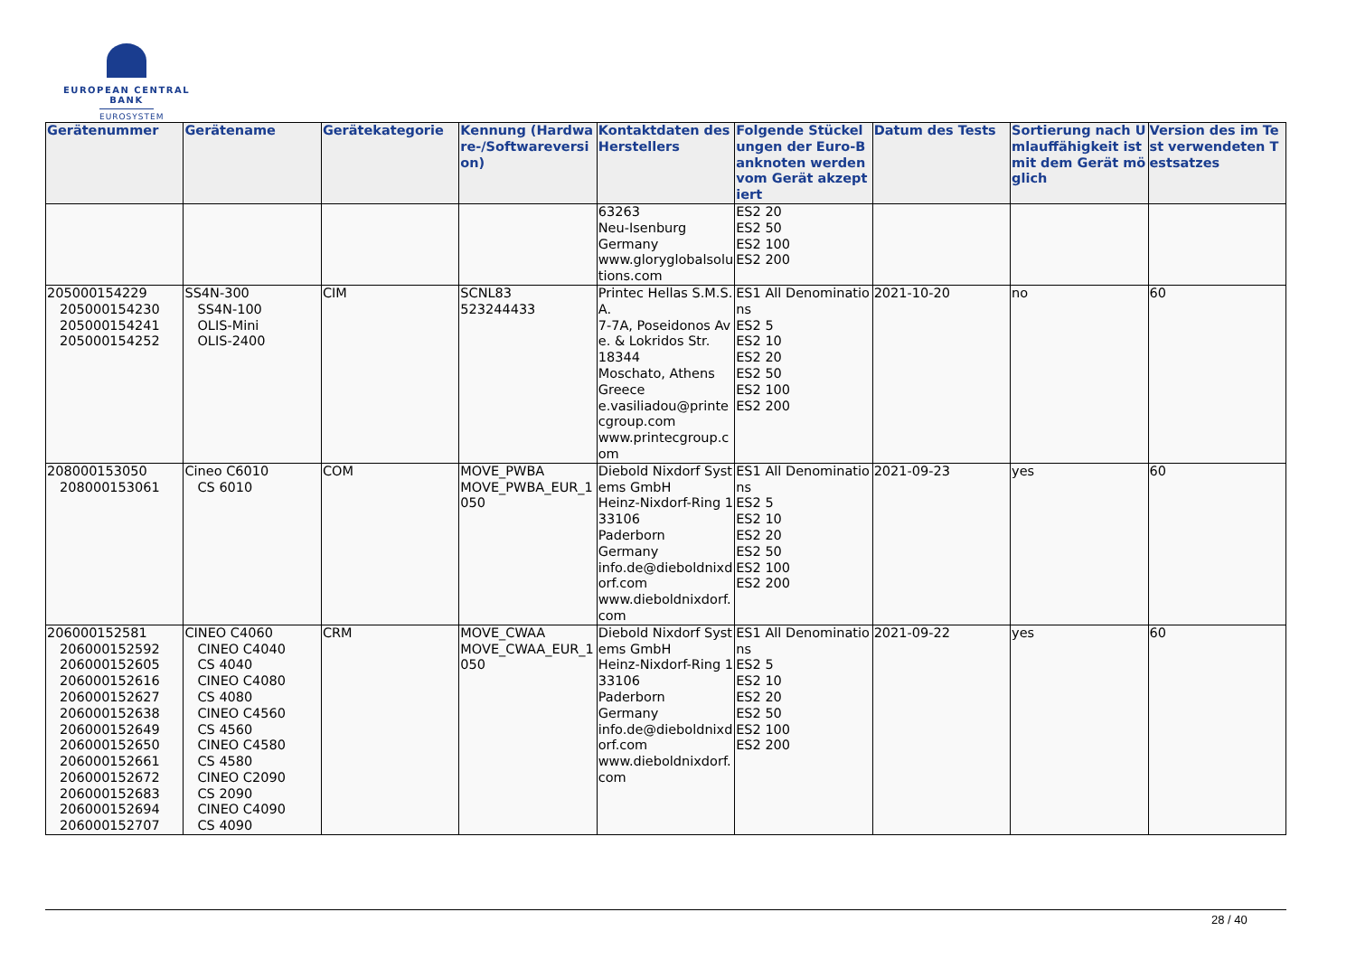EUROPEAN CENTRAL BANK
EUROSYSTEM
| Gerätenummer | Gerätename | Gerätekategorie | Kennung (Hardware-/Softwareversion) | Kontaktdaten des Herstellers | Folgende Stückelungen der Euro-Banknoten werden vom Gerät akzeptiert | Datum des Tests | Sortierung nach Umlauffähigkeit ist mit dem Gerät möglich | Version des im Test verwendeten Testsatzes |
| --- | --- | --- | --- | --- | --- | --- | --- | --- |
| | | | | 63263 Neu-Isenburg Germany www.gloryglobalsolutions.com | ES2 20 ES2 50 ES2 100 ES2 200 | | | |
| 205000154229 205000154230 205000154241 205000154252 | SS4N-300 SS4N-100 OLIS-Mini OLIS-2400 | CIM | SCNL83 523244433 | Printec Hellas S.M.S.A. 7-7A, Poseidonos Ave. & Lokridos Str. 18344 Moschato, Athens Greece e.vasiliadou@printecgroup.com www.printecgroup.com | ES1 All Denominations ES2 5 ES2 10 ES2 20 ES2 50 ES2 100 ES2 200 | 2021-10-20 | no | 60 |
| 208000153050 208000153061 | Cineo C6010 CS 6010 | COM | MOVE_PWBA MOVE_PWBA_EUR_1050 | Diebold Nixdorf Systems GmbH Heinz-Nixdorf-Ring 1 33106 Paderborn Germany info.de@dieboldnixdorf.com www.dieboldnixdorf.com | ES1 All Denominations ES2 5 ES2 10 ES2 20 ES2 50 ES2 100 ES2 200 | 2021-09-23 | yes | 60 |
| 206000152581 206000152592 206000152605 206000152616 206000152627 206000152638 206000152649 206000152650 206000152661 206000152672 206000152683 206000152694 206000152707 | CINEO C4060 CINEO C4040 CS 4040 CINEO C4080 CS 4080 CINEO C4560 CS 4560 CINEO C4580 CS 4580 CINEO C2090 CS 2090 CINEO C4090 CS 4090 | CRM | MOVE_CWAA MOVE_CWAA_EUR_1050 | Diebold Nixdorf Systems GmbH Heinz-Nixdorf-Ring 1 33106 Paderborn Germany info.de@dieboldnixdorf.com www.dieboldnixdorf.com | ES1 All Denominations ES2 5 ES2 10 ES2 20 ES2 50 ES2 100 ES2 200 | 2021-09-22 | yes | 60 |
28 / 40